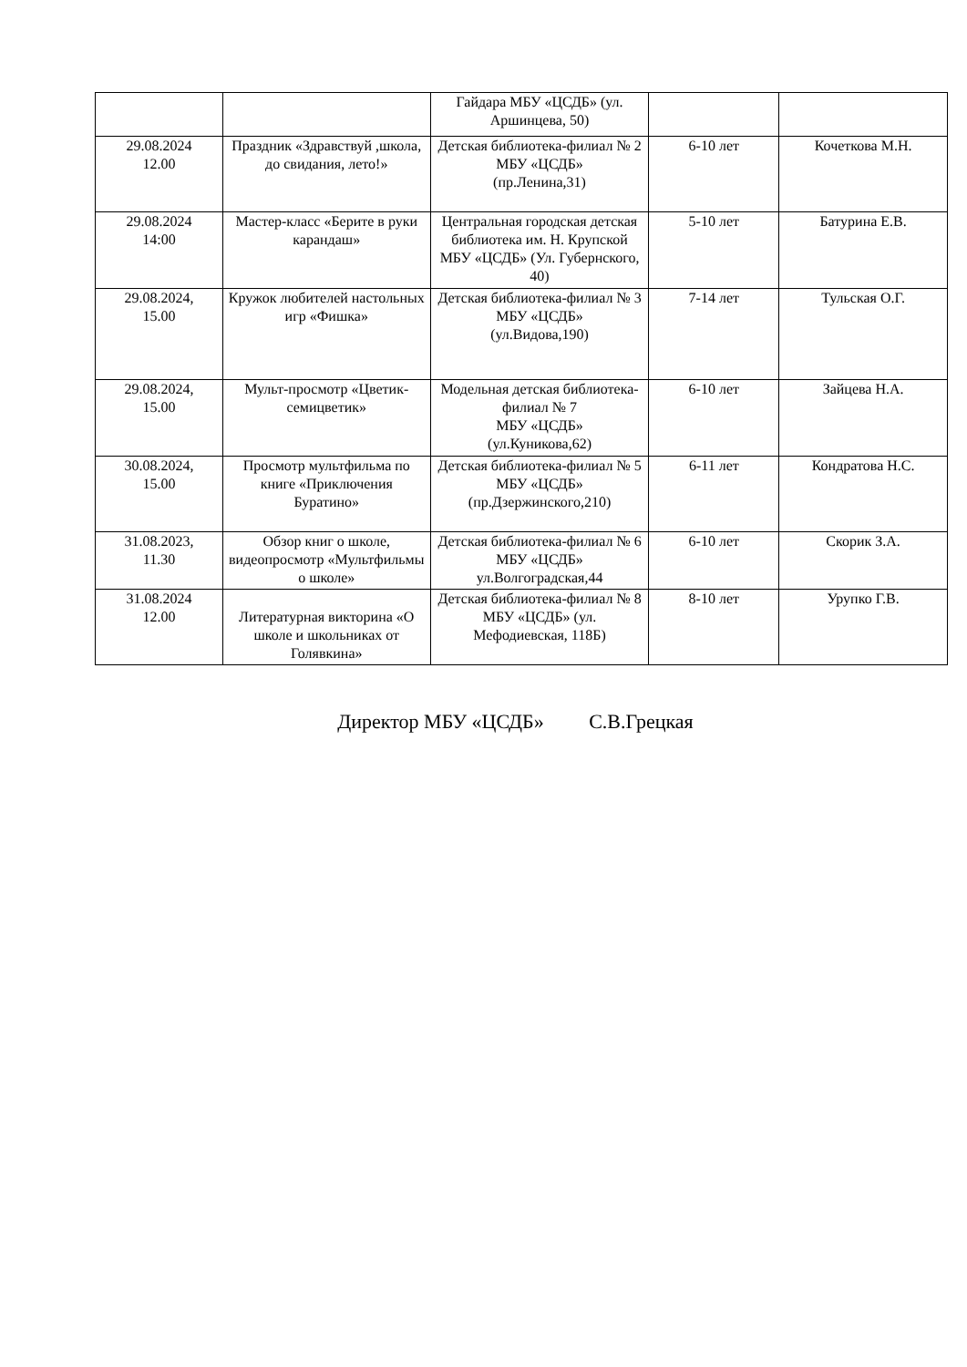| | | Гайдара МБУ «ЦСДБ» (ул. Аршинцева, 50) | | |
| 29.08.2024 12.00 | Праздник «Здравствуй ,школа, до свидания, лето!» | Детская библиотека-филиал № 2 МБУ «ЦСДБ» (пр.Ленина,31) | 6-10 лет | Кочеткова М.Н. |
| 29.08.2024 14:00 | Мастер-класс «Берите в руки карандаш» | Центральная городская детская библиотека им. Н. Крупской МБУ «ЦСДБ» (Ул. Губернского, 40) | 5-10 лет | Батурина Е.В. |
| 29.08.2024, 15.00 | Кружок любителей настольных игр «Фишка» | Детская библиотека-филиал № 3 МБУ «ЦСДБ» (ул.Видова,190) | 7-14 лет | Тульская О.Г. |
| 29.08.2024, 15.00 | Мульт-просмотр «Цветик-семицветик» | Модельная детская библиотека-филиал № 7 МБУ «ЦСДБ» (ул.Куникова,62) | 6-10 лет | Зайцева Н.А. |
| 30.08.2024, 15.00 | Просмотр мультфильма по книге «Приключения Буратино» | Детская библиотека-филиал № 5 МБУ «ЦСДБ» (пр.Дзержинского,210) | 6-11 лет | Кондратова Н.С. |
| 31.08.2023, 11.30 | Обзор книг о школе, видеопросмотр «Мультфильмы о школе» | Детская библиотека-филиал № 6 МБУ «ЦСДБ» ул.Волгоградская,44 | 6-10 лет | Скорик З.А. |
| 31.08.2024 12.00 | Литературная викторина «О школе и школьниках от Голявкина» | Детская библиотека-филиал № 8 МБУ «ЦСДБ» (ул. Мефодиевская, 118Б) | 8-10 лет | Урупко Г.В. |
Директор МБУ «ЦСДБ» С.В.Грецкая